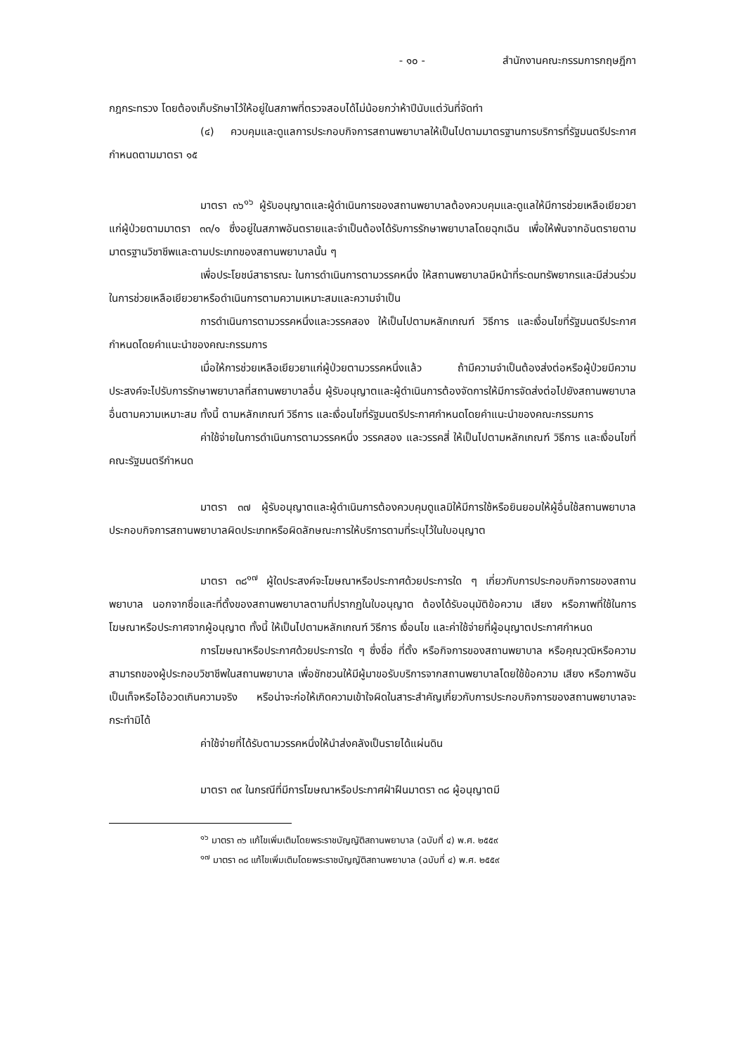- ๑๐ - สำนักงานคณะกรรมการกฤษฎีกา
กฎกระทรวง โดยต้องเก็บรักษาไว้ให้อยู่ในสภาพที่ตรวจสอบได้ไม่น้อยกว่าห้าปีนับแต่วันที่จัดทำ
(๔) ควบคุมและดูแลการประกอบกิจการสถานพยาบาลให้เป็นไปตามมาตรฐานการบริการที่รัฐมนตรีประกาศกำหนดตามมาตรา ๑๕
มาตรา ๓๖<sup>๑๖</sup> ผู้รับอนุญาตและผู้ดำเนินการของสถานพยาบาลต้องควบคุมและดูแลให้มีการช่วยเหลือเยียวยาแก่ผู้ป่วยตามมาตรา ๓๓/๑ ซึ่งอยู่ในสภาพอันตรายและจำเป็นต้องได้รับการรักษาพยาบาลโดยฉุกเฉิน เพื่อให้พ้นจากอันตรายตามมาตรฐานวิชาชีพและตามประเภทของสถานพยาบาลนั้น ๆ
เพื่อประโยชน์สาธารณะ ในการดำเนินการตามวรรคหนึ่ง ให้สถานพยาบาลมีหน้าที่ระดมทรัพยากรและมีส่วนร่วมในการช่วยเหลือเยียวยาหรือดำเนินการตามความเหมาะสมและความจำเป็น
การดำเนินการตามวรรคหนึ่งและวรรคสอง ให้เป็นไปตามหลักเกณฑ์ วิธีการ และเงื่อนไขที่รัฐมนตรีประกาศกำหนดโดยคำแนะนำของคณะกรรมการ
เมื่อให้การช่วยเหลือเยียวยาแก่ผู้ป่วยตามวรรคหนึ่งแล้ว ถ้ามีความจำเป็นต้องส่งต่อหรือผู้ป่วยมีความประสงค์จะไปรับการรักษาพยาบาลที่สถานพยาบาลอื่น ผู้รับอนุญาตและผู้ดำเนินการต้องจัดการให้มีการจัดส่งต่อไปยังสถานพยาบาลอื่นตามความเหมาะสม ทั้งนี้ ตามหลักเกณฑ์ วิธีการ และเงื่อนไขที่รัฐมนตรีประกาศกำหนดโดยคำแนะนำของคณะกรรมการ
ค่าใช้จ่ายในการดำเนินการตามวรรคหนึ่ง วรรคสอง และวรรคสี่ ให้เป็นไปตามหลักเกณฑ์ วิธีการ และเงื่อนไขที่คณะรัฐมนตรีกำหนด
มาตรา ๓๗ ผู้รับอนุญาตและผู้ดำเนินการต้องควบคุมดูแลมิให้มีการใช้หรือยินยอมให้ผู้อื่นใช้สถานพยาบาลประกอบกิจการสถานพยาบาลผิดประเภทหรือผิดลักษณะการให้บริการตามที่ระบุไว้ในใบอนุญาต
มาตรา ๓๘<sup>๑๗</sup> ผู้ใดประสงค์จะโฆษณาหรือประกาศด้วยประการใด ๆ เกี่ยวกับการประกอบกิจการของสถานพยาบาล นอกจากชื่อและที่ตั้งของสถานพยาบาลตามที่ปรากฏในใบอนุญาต ต้องได้รับอนุมัติข้อความ เสียง หรือภาพที่ใช้ในการโฆษณาหรือประกาศจากผู้อนุญาต ทั้งนี้ ให้เป็นไปตามหลักเกณฑ์ วิธีการ เงื่อนไข และค่าใช้จ่ายที่ผู้อนุญาตประกาศกำหนด
การโฆษณาหรือประกาศด้วยประการใด ๆ ซึ่งชื่อ ที่ตั้ง หรือกิจการของสถานพยาบาล หรือคุณวุฒิหรือความสามารถของผู้ประกอบวิชาชีพในสถานพยาบาล เพื่อชักชวนให้มีผู้มาขอรับบริการจากสถานพยาบาลโดยใช้ข้อความ เสียง หรือภาพอันเป็นเท็จหรือโอ้อวดเกินความจริง หรือน่าจะก่อให้เกิดความเข้าใจผิดในสาระสำคัญเกี่ยวกับการประกอบกิจการของสถานพยาบาลจะกระทำมิได้
ค่าใช้จ่ายที่ได้รับตามวรรคหนึ่งให้นำส่งคลังเป็นรายได้แผ่นดิน
มาตรา ๓๙ ในกรณีที่มีการโฆษณาหรือประกาศฝ่าฝืนมาตรา ๓๘ ผู้อนุญาตมี
<sup>๑๖</sup> มาตรา ๓๖ แก้ไขเพิ่มเติมโดยพระราชบัญญัติสถานพยาบาล (ฉบับที่ ๔) พ.ศ. ๒๕๕๙
<sup>๑๗</sup> มาตรา ๓๘ แก้ไขเพิ่มเติมโดยพระราชบัญญัติสถานพยาบาล (ฉบับที่ ๔) พ.ศ. ๒๕๕๙